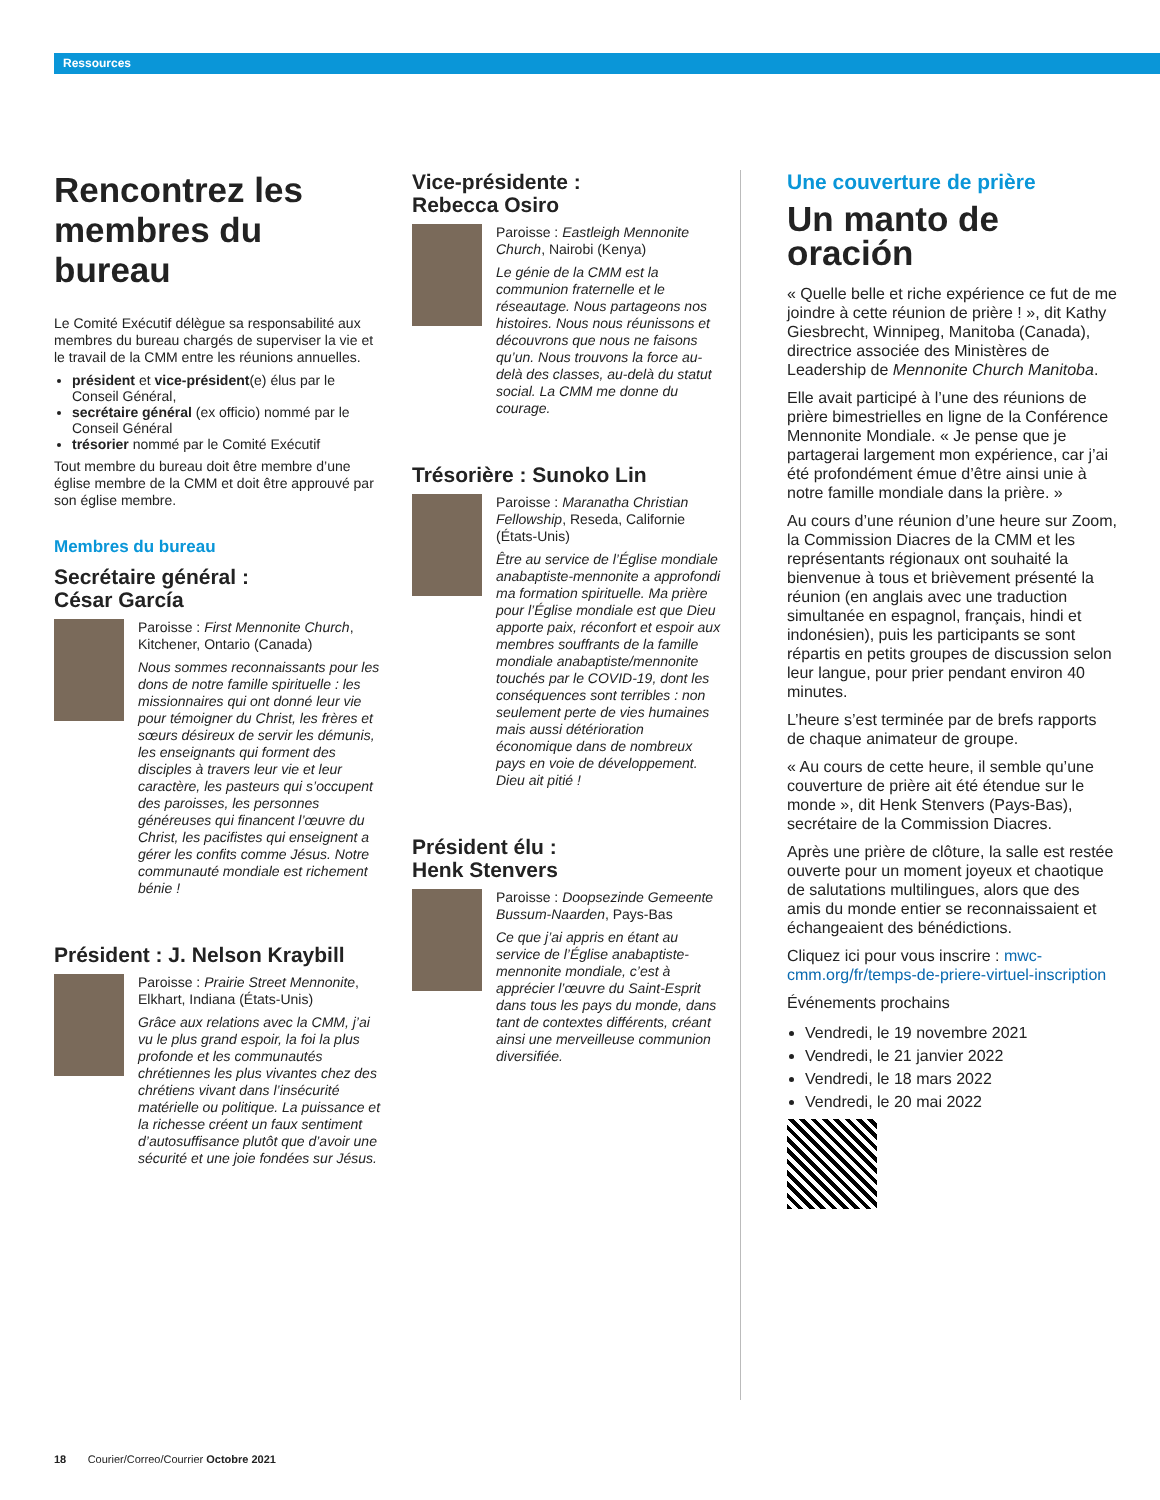Ressources
Rencontrez les membres du bureau
Le Comité Exécutif délègue sa responsabilité aux membres du bureau chargés de superviser la vie et le travail de la CMM entre les réunions annuelles.
président et vice-président(e) élus par le Conseil Général,
secrétaire général (ex officio) nommé par le Conseil Général
trésorier nommé par le Comité Exécutif
Tout membre du bureau doit être membre d’une église membre de la CMM et doit être approuvé par son église membre.
Membres du bureau
Secrétaire général :
César García
Paroisse : First Mennonite Church, Kitchener, Ontario (Canada)
Nous sommes reconnaissants pour les dons de notre famille spirituelle : les missionnaires qui ont donné leur vie pour témoigner du Christ, les frères et sœurs désireux de servir les démunis, les enseignants qui forment des disciples à travers leur vie et leur caractère, les pasteurs qui s’occupent des paroisses, les personnes généreuses qui financent l’œuvre du Christ, les pacifistes qui enseignent a gérer les confits comme Jésus. Notre communauté mondiale est richement bénie !
Président : J. Nelson Kraybill
Paroisse : Prairie Street Mennonite, Elkhart, Indiana (États-Unis)
Grâce aux relations avec la CMM, j’ai vu le plus grand espoir, la foi la plus profonde et les communautés chrétiennes les plus vivantes chez des chrétiens vivant dans l’insécurité matérielle ou politique. La puissance et la richesse créent un faux sentiment d’autosuffisance plutôt que d’avoir une sécurité et une joie fondées sur Jésus.
Vice-présidente :
Rebecca Osiro
Paroisse : Eastleigh Mennonite Church, Nairobi (Kenya)
Le génie de la CMM est la communion fraternelle et le réseautage. Nous partageons nos histoires. Nous nous réunissons et découvrons que nous ne faisons qu’un. Nous trouvons la force au-delà des classes, au-delà du statut social. La CMM me donne du courage.
Trésorière : Sunoko Lin
Paroisse : Maranatha Christian Fellowship, Reseda, Californie (États-Unis)
Être au service de l’Église mondiale anabaptiste-mennonite a approfondi ma formation spirituelle. Ma prière pour l’Église mondiale est que Dieu apporte paix, réconfort et espoir aux membres souffrants de la famille mondiale anabaptiste/mennonite touchés par le COVID-19, dont les conséquences sont terribles : non seulement perte de vies humaines mais aussi détérioration économique dans de nombreux pays en voie de développement. Dieu ait pitié !
Président élu :
Henk Stenvers
Paroisse : Doopsezinde Gemeente Bussum-Naarden, Pays-Bas
Ce que j’ai appris en étant au service de l’Église anabaptiste-mennonite mondiale, c’est à apprécier l’œuvre du Saint-Esprit dans tous les pays du monde, dans tant de contextes différents, créant ainsi une merveilleuse communion diversifiée.
Une couverture de prière
Un manto de oración
« Quelle belle et riche expérience ce fut de me joindre à cette réunion de prière ! », dit Kathy Giesbrecht, Winnipeg, Manitoba (Canada), directrice associée des Ministères de Leadership de Mennonite Church Manitoba.
Elle avait participé à l’une des réunions de prière bimestrielles en ligne de la Conférence Mennonite Mondiale. « Je pense que je partagerai largement mon expérience, car j’ai été profondément émue d’être ainsi unie à notre famille mondiale dans la prière. »
Au cours d’une réunion d’une heure sur Zoom, la Commission Diacres de la CMM et les représentants régionaux ont souhaité la bienvenue à tous et brièvement présenté la réunion (en anglais avec une traduction simultanée en espagnol, français, hindi et indonésien), puis les participants se sont répartis en petits groupes de discussion selon leur langue, pour prier pendant environ 40 minutes.
L’heure s’est terminée par de brefs rapports de chaque animateur de groupe.
« Au cours de cette heure, il semble qu’une couverture de prière ait été étendue sur le monde », dit Henk Stenvers (Pays-Bas), secrétaire de la Commission Diacres.
Après une prière de clôture, la salle est restée ouverte pour un moment joyeux et chaotique de salutations multilingues, alors que des amis du monde entier se reconnaissaient et échangeaient des bénédictions.
Cliquez ici pour vous inscrire : mwc-cmm.org/fr/temps-de-priere-virtuel-inscription
Événements prochains
Vendredi, le 19 novembre 2021
Vendredi, le 21 janvier 2022
Vendredi, le 18 mars 2022
Vendredi, le 20 mai 2022
18 Courier/Correo/Courrier Octobre 2021